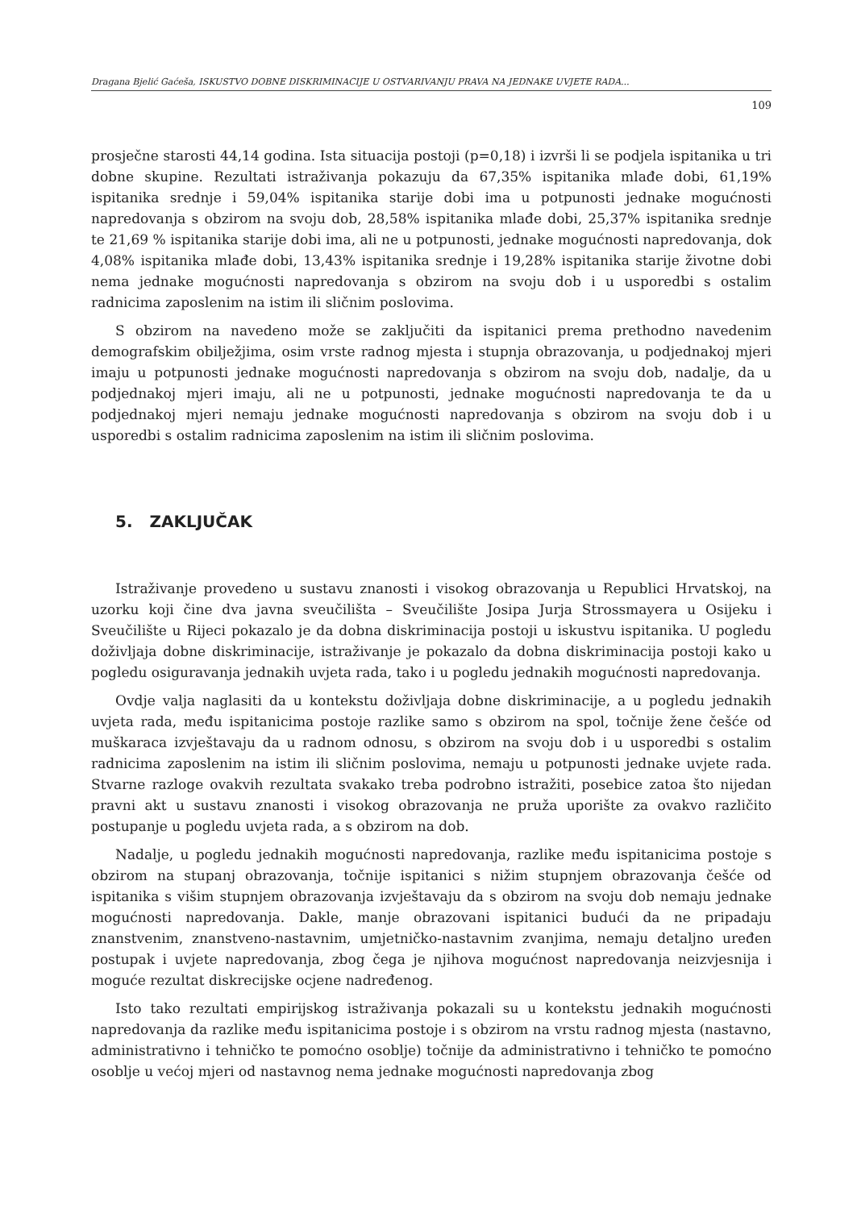Dragana Bjelić Gaćeša, ISKUSTVO DOBNE DISKRIMINACIJE U OSTVARIVANJU PRAVA NA JEDNAKE UVJETE RADA...
109
prosječne starosti 44,14 godina. Ista situacija postoji (p=0,18) i izvrši li se podjela ispitanika u tri dobne skupine. Rezultati istraživanja pokazuju da 67,35% ispitanika mlađe dobi, 61,19% ispitanika srednje i 59,04% ispitanika starije dobi ima u potpunosti jednake mogućnosti napredovanja s obzirom na svoju dob, 28,58% ispitanika mlađe dobi, 25,37% ispitanika srednje te 21,69 % ispitanika starije dobi ima, ali ne u potpunosti, jednake mogućnosti napredovanja, dok 4,08% ispitanika mlađe dobi, 13,43% ispitanika srednje i 19,28% ispitanika starije životne dobi nema jednake mogućnosti napredovanja s obzirom na svoju dob i u usporedbi s ostalim radnicima zaposlenim na istim ili sličnim poslovima.
S obzirom na navedeno može se zaključiti da ispitanici prema prethodno navedenim demografskim obilježjima, osim vrste radnog mjesta i stupnja obrazovanja, u podjednakoj mjeri imaju u potpunosti jednake mogućnosti napredovanja s obzirom na svoju dob, nadalje, da u podjednakoj mjeri imaju, ali ne u potpunosti, jednake mogućnosti napredovanja te da u podjednakoj mjeri nemaju jednake mogućnosti napredovanja s obzirom na svoju dob i u usporedbi s ostalim radnicima zaposlenim na istim ili sličnim poslovima.
5. ZAKLJUČAK
Istraživanje provedeno u sustavu znanosti i visokog obrazovanja u Republici Hrvatskoj, na uzorku koji čine dva javna sveučilišta – Sveučilište Josipa Jurja Strossmayera u Osijeku i Sveučilište u Rijeci pokazalo je da dobna diskriminacija postoji u iskustvu ispitanika. U pogledu doživljaja dobne diskriminacije, istraživanje je pokazalo da dobna diskriminacija postoji kako u pogledu osiguravanja jednakih uvjeta rada, tako i u pogledu jednakih mogućnosti napredovanja.
Ovdje valja naglasiti da u kontekstu doživljaja dobne diskriminacije, a u pogledu jednakih uvjeta rada, među ispitanicima postoje razlike samo s obzirom na spol, točnije žene češće od muškaraca izvještavaju da u radnom odnosu, s obzirom na svoju dob i u usporedbi s ostalim radnicima zaposlenim na istim ili sličnim poslovima, nemaju u potpunosti jednake uvjete rada. Stvarne razloge ovakvih rezultata svakako treba podrobno istražiti, posebice zatoa što nijedan pravni akt u sustavu znanosti i visokog obrazovanja ne pruža uporište za ovakvo različito postupanje u pogledu uvjeta rada, a s obzirom na dob.
Nadalje, u pogledu jednakih mogućnosti napredovanja, razlike među ispitanicima postoje s obzirom na stupanj obrazovanja, točnije ispitanici s nižim stupnjem obrazovanja češće od ispitanika s višim stupnjem obrazovanja izvještavaju da s obzirom na svoju dob nemaju jednake mogućnosti napredovanja. Dakle, manje obrazovani ispitanici budući da ne pripadaju znanstvenim, znanstveno-nastavnim, umjetničko-nastavnim zvanjima, nemaju detaljno uređen postupak i uvjete napredovanja, zbog čega je njihova mogućnost napredovanja neizvjesnija i moguće rezultat diskrecijske ocjene nadređenog.
Isto tako rezultati empirijskog istraživanja pokazali su u kontekstu jednakih mogućnosti napredovanja da razlike među ispitanicima postoje i s obzirom na vrstu radnog mjesta (nastavno, administrativno i tehničko te pomoćno osoblje) točnije da administrativno i tehničko te pomoćno osoblje u većoj mjeri od nastavnog nema jednake mogućnosti napredovanja zbog